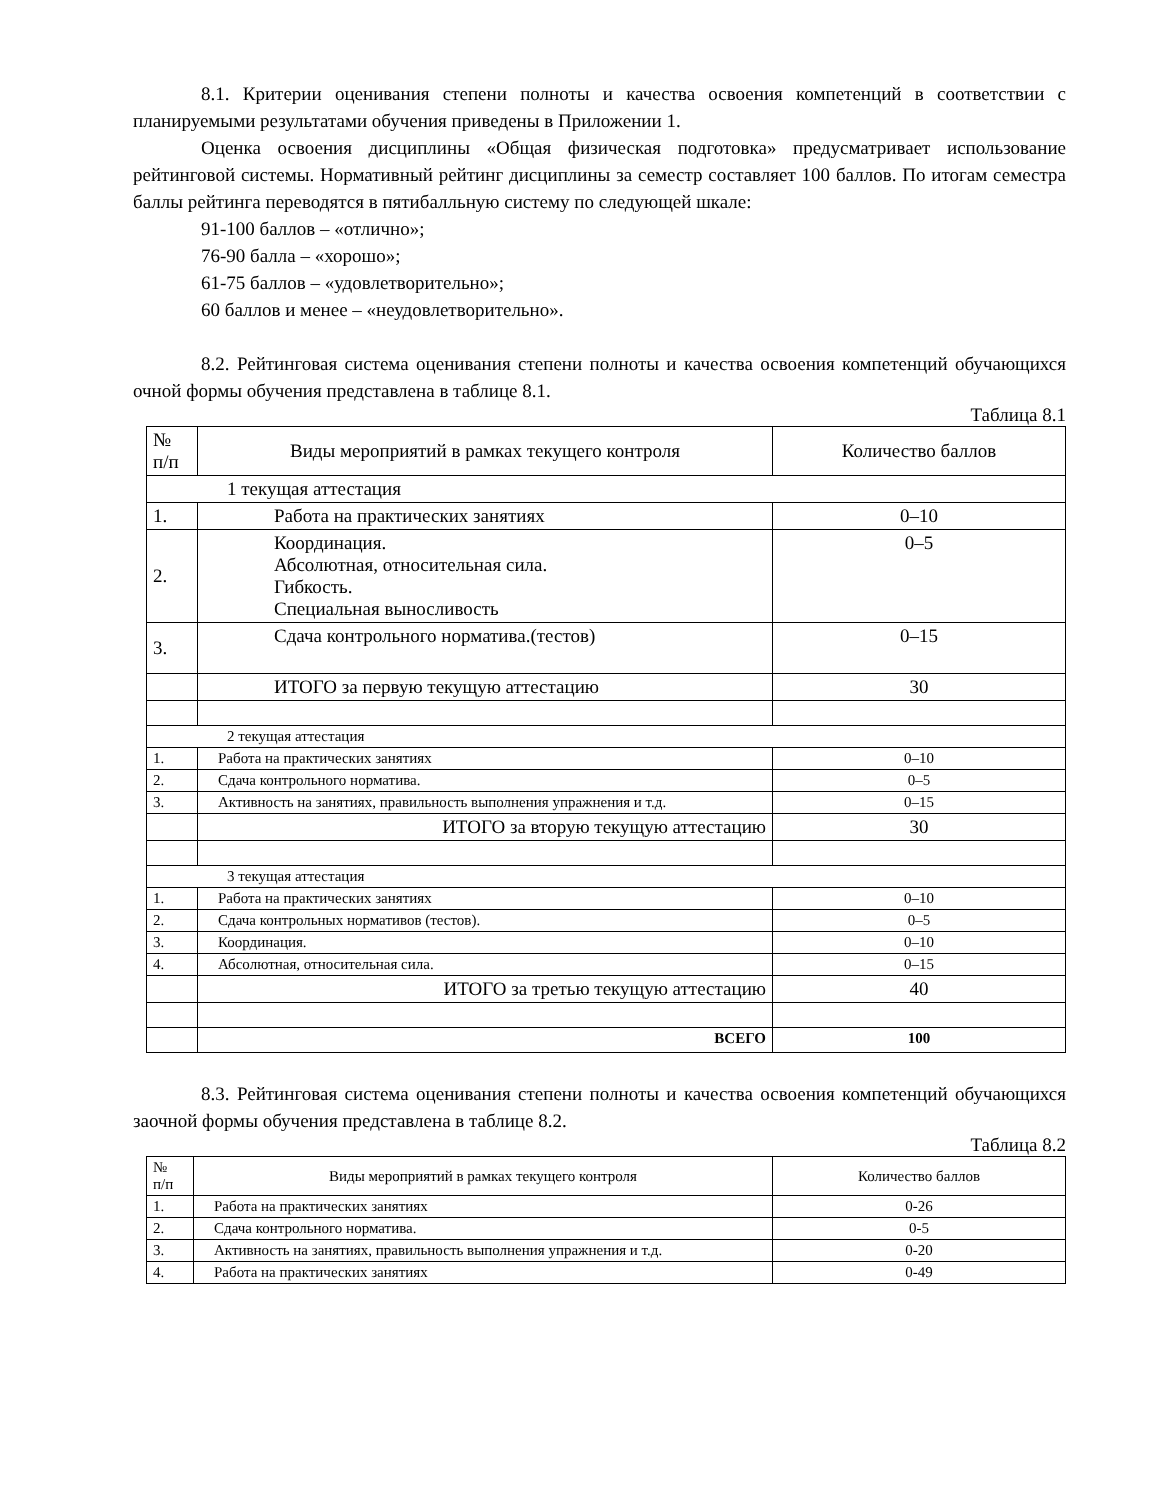8.1. Критерии оценивания степени полноты и качества освоения компетенций в соответствии с планируемыми результатами обучения приведены в Приложении 1.
Оценка освоения дисциплины «Общая физическая подготовка» предусматривает использование рейтинговой системы. Нормативный рейтинг дисциплины за семестр составляет 100 баллов. По итогам семестра баллы рейтинга переводятся в пятибалльную систему по следующей шкале:
91-100 баллов – «отлично»;
76-90 балла – «хорошо»;
61-75 баллов – «удовлетворительно»;
60 баллов и менее – «неудовлетворительно».
8.2. Рейтинговая система оценивания степени полноты и качества освоения компетенций обучающихся очной формы обучения представлена в таблице 8.1.
Таблица 8.1
| № п/п | Виды мероприятий в рамках текущего контроля | Количество баллов |
| 1 текущая аттестация | | |
| 1. | Работа на практических занятиях | 0–10 |
| 2. | Координация. Абсолютная, относительная сила. Гибкость. Специальная выносливость | 0–5 |
| 3. | Сдача контрольного норматива.(тестов) | 0–15 |
| | ИТОГО за первую текущую аттестацию | 30 |
| 2 текущая аттестация | | |
| 1. | Работа на практических занятиях | 0–10 |
| 2. | Сдача контрольного норматива. | 0–5 |
| 3. | Активность на занятиях, правильность выполнения упражнения и т.д. | 0–15 |
| | ИТОГО за вторую текущую аттестацию | 30 |
| 3 текущая аттестация | | |
| 1. | Работа на практических занятиях | 0–10 |
| 2. | Сдача контрольных нормативов (тестов). | 0–5 |
| 3. | Координация. | 0–10 |
| 4. | Абсолютная, относительная сила. | 0–15 |
| | ИТОГО за третью текущую аттестацию | 40 |
| | ВСЕГО | 100 |
8.3. Рейтинговая система оценивания степени полноты и качества освоения компетенций обучающихся заочной формы обучения представлена в таблице 8.2.
Таблица 8.2
| № п/п | Виды мероприятий в рамках текущего контроля | Количество баллов |
| 1. | Работа на практических занятиях | 0-26 |
| 2. | Сдача контрольного норматива. | 0-5 |
| 3. | Активность на занятиях, правильность выполнения упражнения и т.д. | 0-20 |
| 4. | Работа на практических занятиях | 0-49 |